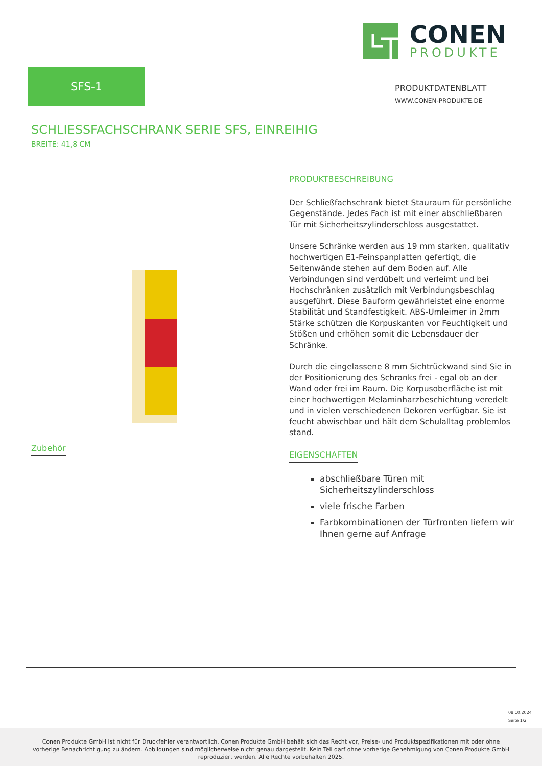CONEN
PRODUKTE
SFS-1
PRODUKTDATENBLATT
WWW.CONEN-PRODUKTE.DE
SCHLIESSFACHSCHRANK SERIE SFS, EINREIHIG
BREITE: 41,8 CM
PRODUKTBESCHREIBUNG
Der Schließfachschrank bietet Stauraum für persönliche Gegenstände. Jedes Fach ist mit einer abschließbaren Tür mit Sicherheitszylinderschloss ausgestattet.
Unsere Schränke werden aus 19 mm starken, qualitativ hochwertigen E1-Feinspanplatten gefertigt, die Seitenwände stehen auf dem Boden auf. Alle Verbindungen sind verdübelt und verleimt und bei Hochschränken zusätzlich mit Verbindungsbeschlag ausgeführt. Diese Bauform gewährleistet eine enorme Stabilität und Standfestigkeit. ABS-Umleimer in 2mm Stärke schützen die Korpuskanten vor Feuchtigkeit und Stößen und erhöhen somit die Lebensdauer der Schränke.
Durch die eingelassene 8 mm Sichtrückwand sind Sie in der Positionierung des Schranks frei - egal ob an der Wand oder frei im Raum. Die Korpusoberfläche ist mit einer hochwertigen Melaminharzbeschichtung veredelt und in vielen verschiedenen Dekoren verfügbar. Sie ist feucht abwischbar und hält dem Schulalltag problemlos stand.
EIGENSCHAFTEN
abschließbare Türen mit Sicherheitszylinderschloss
viele frische Farben
Farbkombinationen der Türfronten liefern wir Ihnen gerne auf Anfrage
Zubehör
08.10.2024
Seite 1/2
Conen Produkte GmbH ist nicht für Druckfehler verantwortlich. Conen Produkte GmbH behält sich das Recht vor, Preise- und Produktspezifikationen mit oder ohne vorherige Benachrichtigung zu ändern. Abbildungen sind möglicherweise nicht genau dargestellt. Kein Teil darf ohne vorherige Genehmigung von Conen Produkte GmbH reproduziert werden. Alle Rechte vorbehalten 2025.